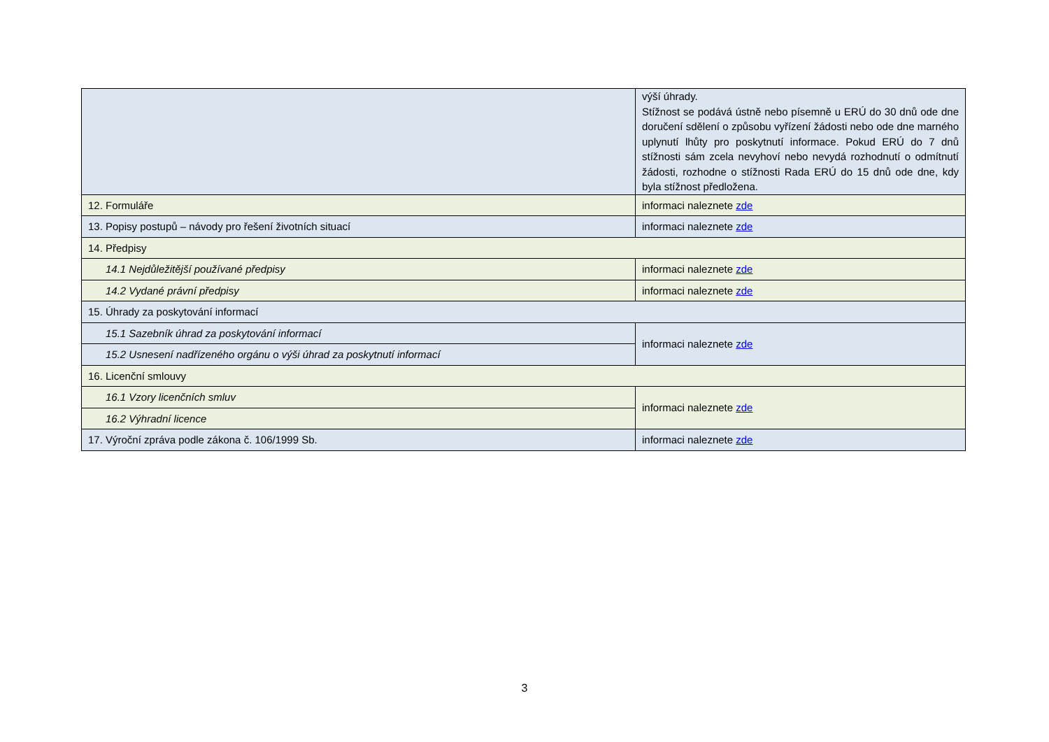| | výší úhrady. Stížnost se podává ústně nebo písemně u ERÚ do 30 dnů ode dne doručení sdělení o způsobu vyřízení žádosti nebo ode dne marného uplynutí lhůty pro poskytnutí informace. Pokud ERÚ do 7 dnů stížnosti sám zcela nevyhoví nebo nevydá rozhodnutí o odmítnutí žádosti, rozhodne o stížnosti Rada ERÚ do 15 dnů ode dne, kdy byla stížnost předložena. |
| 12. Formuláře | informaci naleznete zde |
| 13. Popisy postupů – návody pro řešení životních situací | informaci naleznete zde |
| 14. Předpisy | |
| 14.1 Nejdůležitější používané předpisy | informaci naleznete zde |
| 14.2 Vydané právní předpisy | informaci naleznete zde |
| 15. Úhrady za poskytování informací | |
| 15.1 Sazebník úhrad za poskytování informací | informaci naleznete zde |
| 15.2 Usnesení nadřízeného orgánu o výši úhrad za poskytnutí informací | |
| 16. Licenční smlouvy | |
| 16.1 Vzory licenčních smluv | informaci naleznete zde |
| 16.2 Výhradní licence | |
| 17. Výroční zpráva podle zákona č. 106/1999 Sb. | informaci naleznete zde |
3